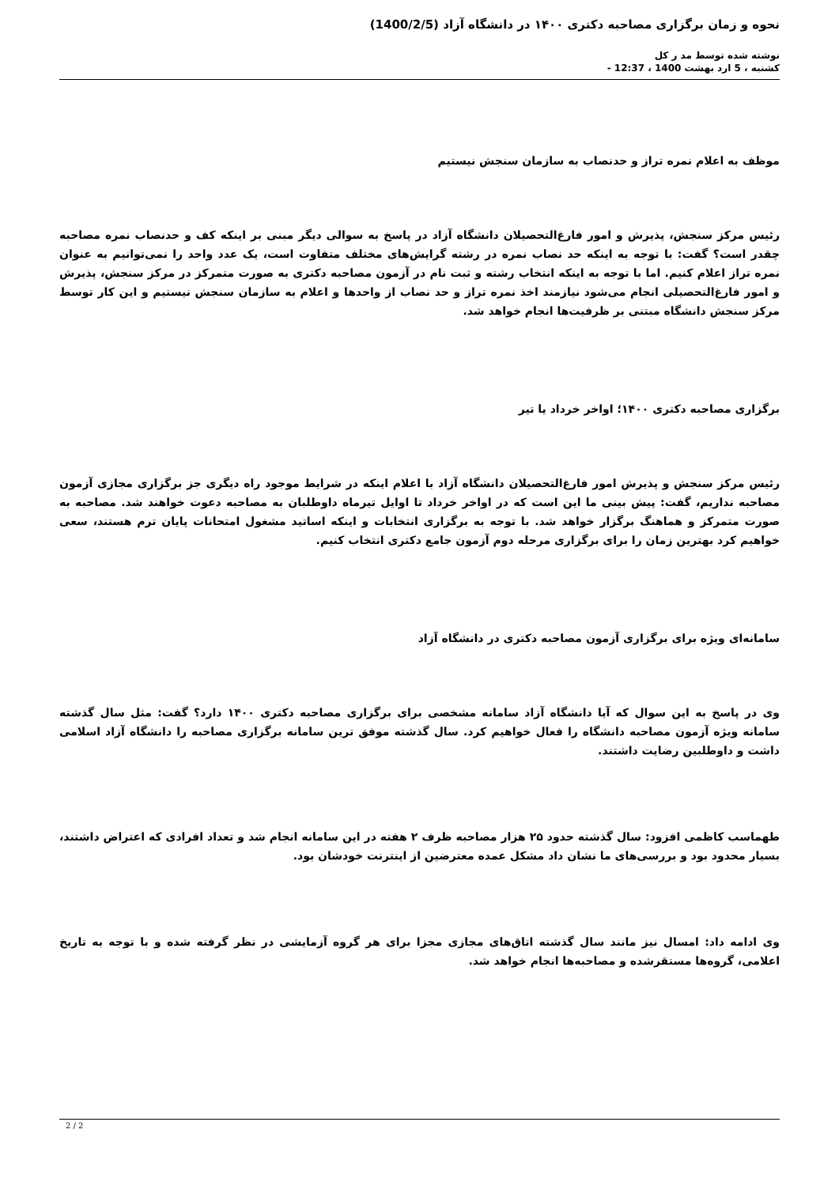نحوه و زمان برگزاری مصاحبه دکتری ۱۴۰۰ در دانشگاه آزاد (1400/2/5)
نوشته شده توسط مد ر کل
کشنبه ، 5 ارد بهشت 1400 ، 12:37 -
موظف به اعلام نمره تراز و حدنصاب به سازمان سنجش نیستیم
رئیس مرکز سنجش، پذیرش و امور فارغ‌التحصیلان دانشگاه آزاد در پاسخ به سوالی دیگر مبنی بر اینکه کف و حدنصاب نمره مصاحبه چقدر است؟ گفت: با توجه به اینکه حد نصاب نمره در رشته گرایش‌های مختلف متفاوت است، یک عدد واحد را نمی‌توانیم به عنوان نمره تراز اعلام کنیم. اما با توجه به اینکه انتخاب رشته و ثبت نام در آزمون مصاحبه دکتری به صورت متمرکز در مرکز سنجش، پذیرش و امور فارغ‌التحصیلی انجام می‌شود نیازمند اخذ نمره تراز و حد نصاب از واحدها و اعلام به سازمان سنجش نیستیم و این کار توسط مرکز سنجش دانشگاه مبتنی بر ظرفیت‌ها انجام خواهد شد.
برگزاری مصاحبه دکتری ۱۴۰۰؛ اواخر خرداد یا تیر
رئیس مرکز سنجش و پذیرش امور فارغ‌التحصیلان دانشگاه آزاد با اعلام اینکه در شرایط موجود راه دیگری جز برگزاری مجازی آزمون مصاحبه نداریم، گفت: پیش بینی ما این است که در اواخر خرداد تا اوایل تیرماه داوطلبان به مصاحبه دعوت خواهند شد. مصاحبه به صورت متمرکز و هماهنگ برگزار خواهد شد. با توجه به برگزاری انتخابات و اینکه اساتید مشغول امتحانات پایان ترم هستند، سعی خواهیم کرد بهترین زمان را برای برگزاری مرحله دوم آزمون جامع دکتری انتخاب کنیم.
سامانه‌ای ویژه برای برگزاری آزمون مصاحبه دکتری در دانشگاه آزاد
وی در پاسخ به این سوال که آیا دانشگاه آزاد سامانه مشخصی برای برگزاری مصاحبه دکتری ۱۴۰۰ دارد؟ گفت: مثل سال گذشته سامانه ویژه آزمون مصاحبه دانشگاه را فعال خواهیم کرد. سال گذشته موفق ترین سامانه برگزاری مصاحبه را دانشگاه آزاد اسلامی داشت و داوطلبین رضایت داشتند.
طهماسب کاظمی افزود: سال گذشته حدود ۲۵ هزار مصاحبه ظرف ۲ هفته در این سامانه انجام شد و تعداد افرادی که اعتراض داشتند، بسیار محدود بود و بررسی‌های ما نشان داد مشکل عمده معترضین از اینترنت خودشان بود.
وی ادامه داد: امسال نیز مانند سال گذشته اتاق‌های مجازی مجزا برای هر گروه آزمایشی در نظر گرفته شده و با توجه به تاریخ اعلامی، گروه‌ها مستقرشده و مصاحبه‌ها انجام خواهد شد.
2 / 2